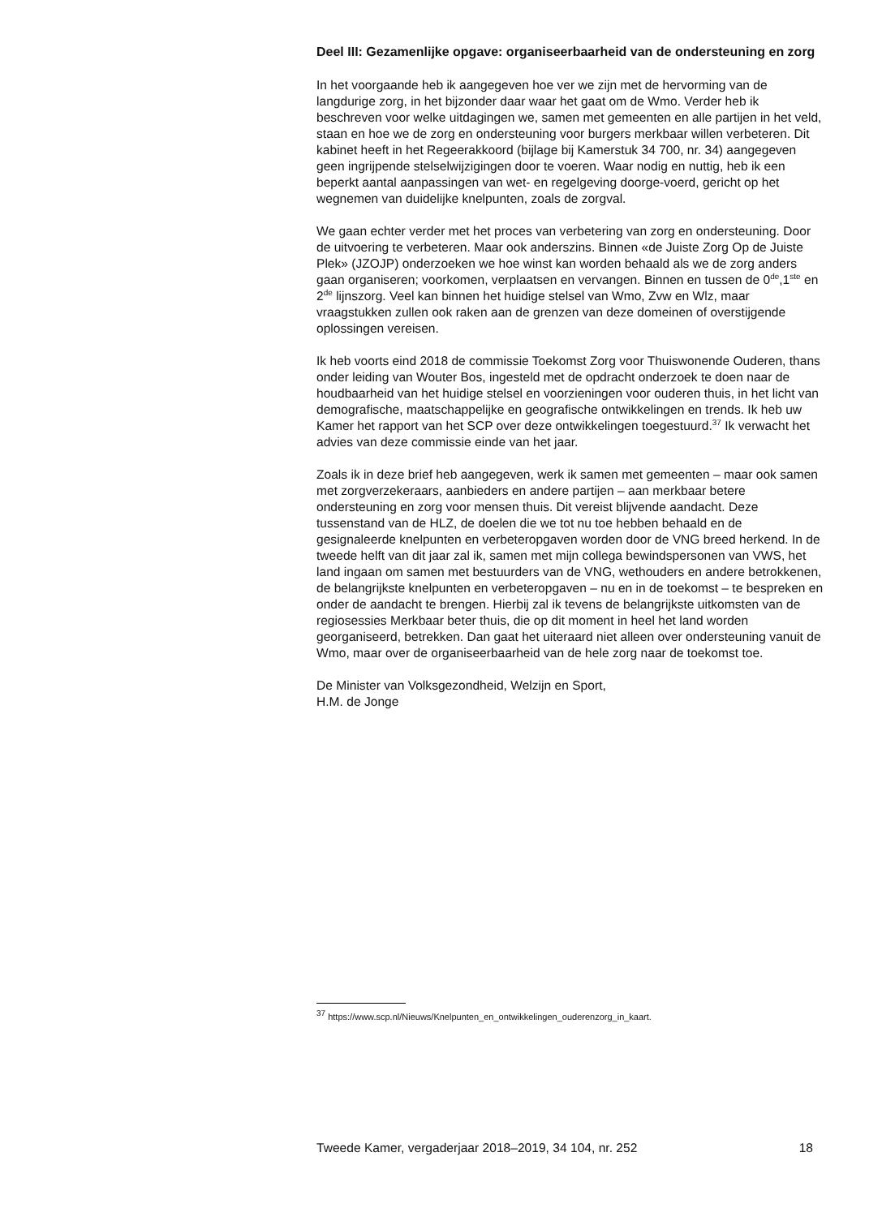Deel III: Gezamenlijke opgave: organiseerbaarheid van de ondersteuning en zorg
In het voorgaande heb ik aangegeven hoe ver we zijn met de hervorming van de langdurige zorg, in het bijzonder daar waar het gaat om de Wmo. Verder heb ik beschreven voor welke uitdagingen we, samen met gemeenten en alle partijen in het veld, staan en hoe we de zorg en ondersteuning voor burgers merkbaar willen verbeteren. Dit kabinet heeft in het Regeerakkoord (bijlage bij Kamerstuk 34 700, nr. 34) aangegeven geen ingrijpende stelselwijzigingen door te voeren. Waar nodig en nuttig, heb ik een beperkt aantal aanpassingen van wet- en regelgeving doorge-voerd, gericht op het wegnemen van duidelijke knelpunten, zoals de zorgval.
We gaan echter verder met het proces van verbetering van zorg en ondersteuning. Door de uitvoering te verbeteren. Maar ook anderszins. Binnen «de Juiste Zorg Op de Juiste Plek» (JZOJP) onderzoeken we hoe winst kan worden behaald als we de zorg anders gaan organiseren; voorkomen, verplaatsen en vervangen. Binnen en tussen de 0<sup>de</sup>,1<sup>ste</sup> en 2<sup>de</sup> lijnszorg. Veel kan binnen het huidige stelsel van Wmo, Zvw en Wlz, maar vraagstukken zullen ook raken aan de grenzen van deze domeinen of overstijgende oplossingen vereisen.
Ik heb voorts eind 2018 de commissie Toekomst Zorg voor Thuiswonende Ouderen, thans onder leiding van Wouter Bos, ingesteld met de opdracht onderzoek te doen naar de houdbaarheid van het huidige stelsel en voorzieningen voor ouderen thuis, in het licht van demografische, maatschappelijke en geografische ontwikkelingen en trends. Ik heb uw Kamer het rapport van het SCP over deze ontwikkelingen toegestuurd.<sup>37</sup> Ik verwacht het advies van deze commissie einde van het jaar.
Zoals ik in deze brief heb aangegeven, werk ik samen met gemeenten – maar ook samen met zorgverzekeraars, aanbieders en andere partijen – aan merkbaar betere ondersteuning en zorg voor mensen thuis. Dit vereist blijvende aandacht. Deze tussenstand van de HLZ, de doelen die we tot nu toe hebben behaald en de gesignaleerde knelpunten en verbeteropgaven worden door de VNG breed herkend. In de tweede helft van dit jaar zal ik, samen met mijn collega bewindspersonen van VWS, het land ingaan om samen met bestuurders van de VNG, wethouders en andere betrokkenen, de belangrijkste knelpunten en verbeteropgaven – nu en in de toekomst – te bespreken en onder de aandacht te brengen. Hierbij zal ik tevens de belangrijkste uitkomsten van de regiosessies Merkbaar beter thuis, die op dit moment in heel het land worden georganiseerd, betrekken. Dan gaat het uiteraard niet alleen over ondersteuning vanuit de Wmo, maar over de organiseerbaarheid van de hele zorg naar de toekomst toe.
De Minister van Volksgezondheid, Welzijn en Sport,
H.M. de Jonge
<sup>37</sup> https://www.scp.nl/Nieuws/Knelpunten_en_ontwikkelingen_ouderenzorg_in_kaart.
Tweede Kamer, vergaderjaar 2018–2019, 34 104, nr. 252 18